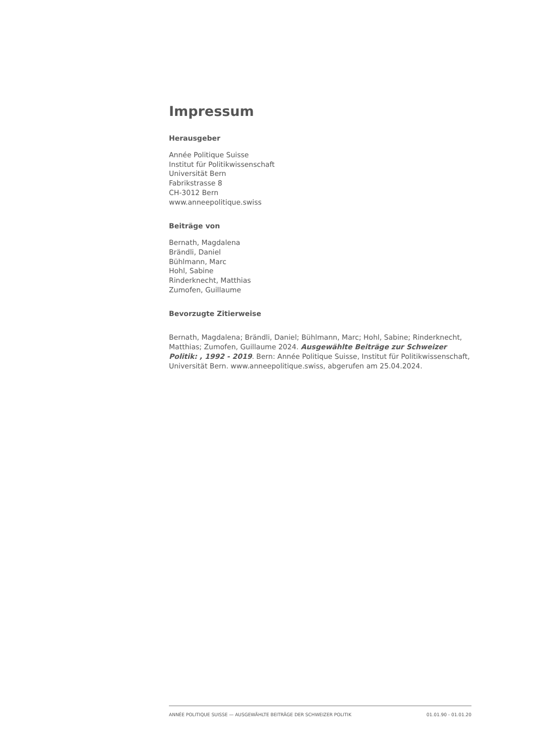Impressum
Herausgeber
Année Politique Suisse
Institut für Politikwissenschaft
Universität Bern
Fabrikstrasse 8
CH-3012 Bern
www.anneepolitique.swiss
Beiträge von
Bernath, Magdalena
Brändli, Daniel
Bühlmann, Marc
Hohl, Sabine
Rinderknecht, Matthias
Zumofen, Guillaume
Bevorzugte Zitierweise
Bernath, Magdalena; Brändli, Daniel; Bühlmann, Marc; Hohl, Sabine; Rinderknecht, Matthias; Zumofen, Guillaume 2024. Ausgewählte Beiträge zur Schweizer Politik: , 1992 - 2019. Bern: Année Politique Suisse, Institut für Politikwissenschaft, Universität Bern. www.anneepolitique.swiss, abgerufen am 25.04.2024.
ANNÉE POLITIQUE SUISSE — AUSGEWÄHLTE BEITRÄGE DER SCHWEIZER POLITIK 01.01.90 - 01.01.20